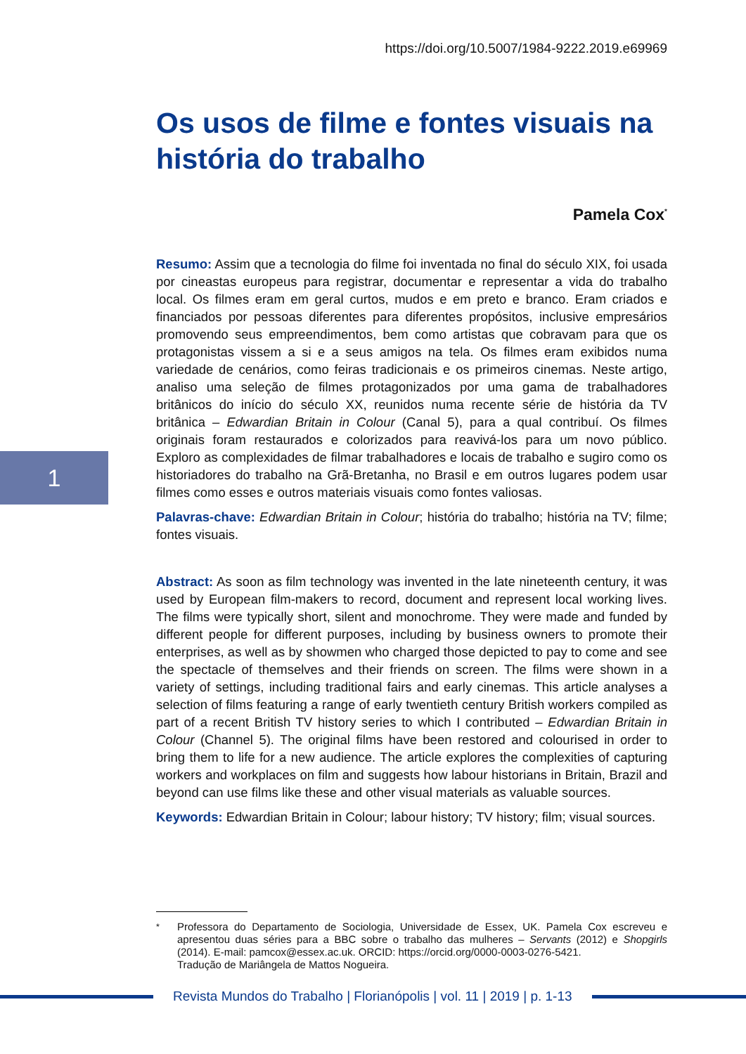1
https://doi.org/10.5007/1984-9222.2019.e69969
Os usos de filme e fontes visuais na história do trabalho
Pamela Cox<sup>*</sup>
Resumo: Assim que a tecnologia do filme foi inventada no final do século XIX, foi usada por cineastas europeus para registrar, documentar e representar a vida do trabalho local. Os filmes eram em geral curtos, mudos e em preto e branco. Eram criados e financiados por pessoas diferentes para diferentes propósitos, inclusive empresários promovendo seus empreendimentos, bem como artistas que cobravam para que os protagonistas vissem a si e a seus amigos na tela. Os filmes eram exibidos numa variedade de cenários, como feiras tradicionais e os primeiros cinemas. Neste artigo, analiso uma seleção de filmes protagonizados por uma gama de trabalhadores britânicos do início do século XX, reunidos numa recente série de história da TV britânica – Edwardian Britain in Colour (Canal 5), para a qual contribuí. Os filmes originais foram restaurados e colorizados para reavivá-los para um novo público. Exploro as complexidades de filmar trabalhadores e locais de trabalho e sugiro como os historiadores do trabalho na Grã-Bretanha, no Brasil e em outros lugares podem usar filmes como esses e outros materiais visuais como fontes valiosas.
Palavras-chave: Edwardian Britain in Colour; história do trabalho; história na TV; filme; fontes visuais.
Abstract: As soon as film technology was invented in the late nineteenth century, it was used by European film-makers to record, document and represent local working lives. The films were typically short, silent and monochrome. They were made and funded by different people for different purposes, including by business owners to promote their enterprises, as well as by showmen who charged those depicted to pay to come and see the spectacle of themselves and their friends on screen. The films were shown in a variety of settings, including traditional fairs and early cinemas. This article analyses a selection of films featuring a range of early twentieth century British workers compiled as part of a recent British TV history series to which I contributed – Edwardian Britain in Colour (Channel 5). The original films have been restored and colourised in order to bring them to life for a new audience. The article explores the complexities of capturing workers and workplaces on film and suggests how labour historians in Britain, Brazil and beyond can use films like these and other visual materials as valuable sources.
Keywords: Edwardian Britain in Colour; labour history; TV history; film; visual sources.
<sup>*</sup> Professora do Departamento de Sociologia, Universidade de Essex, UK. Pamela Cox escreveu e apresentou duas séries para a BBC sobre o trabalho das mulheres – Servants (2012) e Shopgirls (2014). E-mail: pamcox@essex.ac.uk. ORCID: https://orcid.org/0000-0003-0276-5421.
Tradução de Mariângela de Mattos Nogueira.
Revista Mundos do Trabalho | Florianópolis | vol. 11 | 2019 | p. 1-13